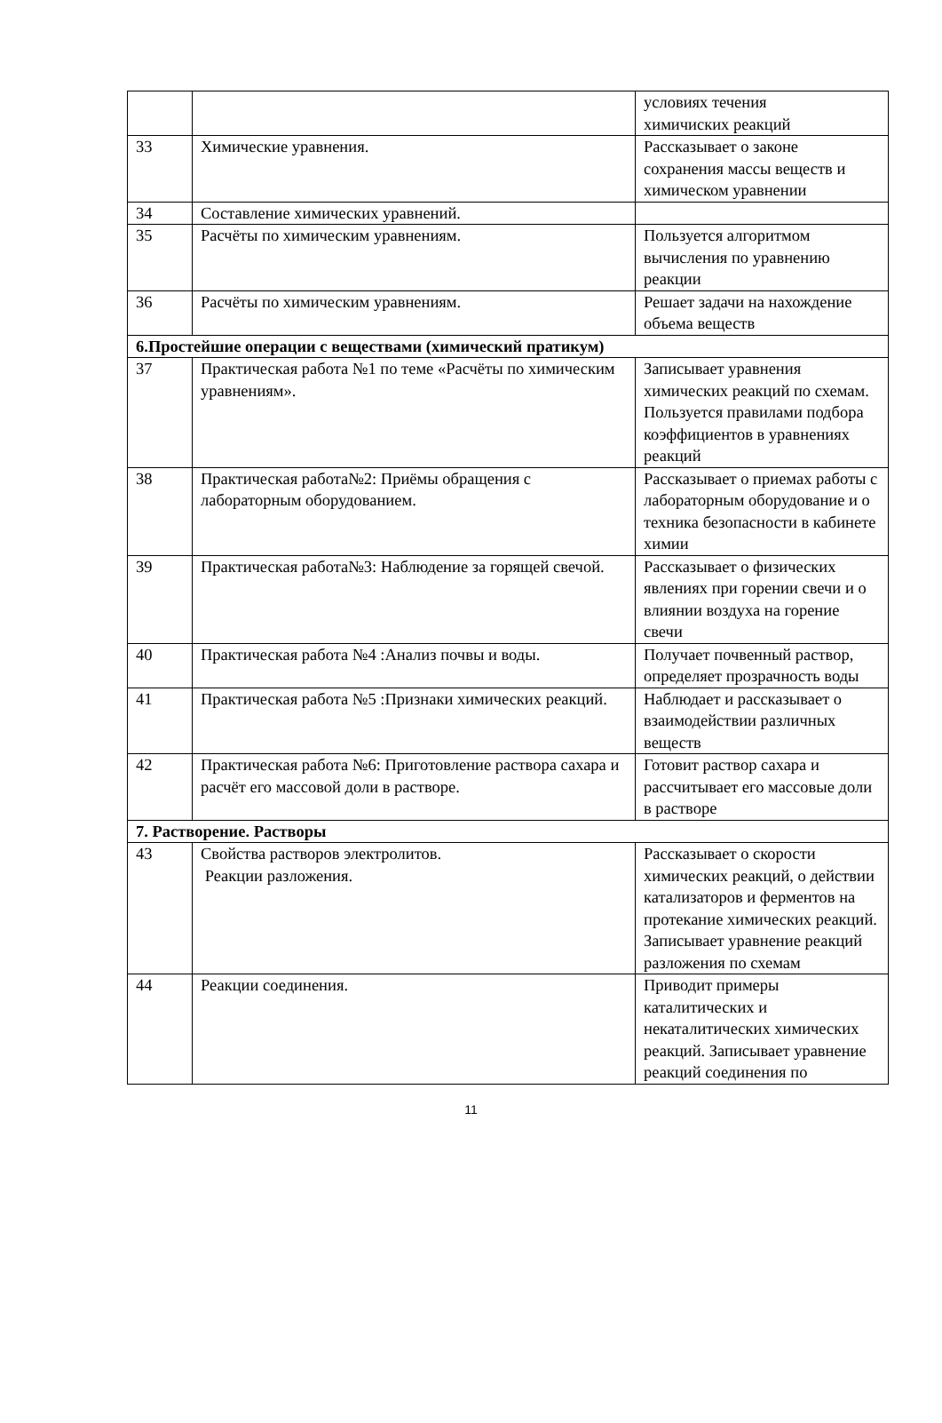| | | условиях течения химичиских реакций |
| 33 | Химические уравнения. | Рассказывает о законе сохранения массы веществ и химическом уравнении |
| 34 | Составление химических уравнений. | |
| 35 | Расчёты по химическим уравнениям. | Пользуется алгоритмом вычисления по уравнению реакции |
| 36 | Расчёты по химическим уравнениям. | Решает задачи на нахождение объема веществ |
| 6.Простейшие операции с веществами (химический пратикум) | | |
| 37 | Практическая работа №1 по теме «Расчёты по химическим уравнениям». | Записывает уравнения химических реакций по схемам. Пользуется правилами подбора коэффициентов в уравнениях реакций |
| 38 | Практическая работа№2: Приёмы обращения с лабораторным оборудованием. | Рассказывает о приемах работы с лабораторным оборудование и о техника безопасности в кабинете химии |
| 39 | Практическая работа№3: Наблюдение за горящей свечой. | Рассказывает о физических явлениях при горении свечи и о влиянии воздуха на горение свечи |
| 40 | Практическая работа №4 :Анализ почвы и воды. | Получает почвенный раствор, определяет прозрачность воды |
| 41 | Практическая работа №5 :Признаки химических реакций. | Наблюдает и рассказывает о взаимодействии различных веществ |
| 42 | Практическая работа №6: Приготовление раствора сахара и расчёт его массовой доли в растворе. | Готовит раствор сахара и рассчитывает его массовые доли в растворе |
| 7. Растворение. Растворы | | |
| 43 | Свойства растворов электролитов. Реакции разложения. | Рассказывает о скорости химических реакций, о действии катализаторов и ферментов на протекание химических реакций. Записывает уравнение реакций разложения по схемам |
| 44 | Реакции соединения. | Приводит примеры каталитических и некаталитических химических реакций. Записывает уравнение реакций соединения по |
11